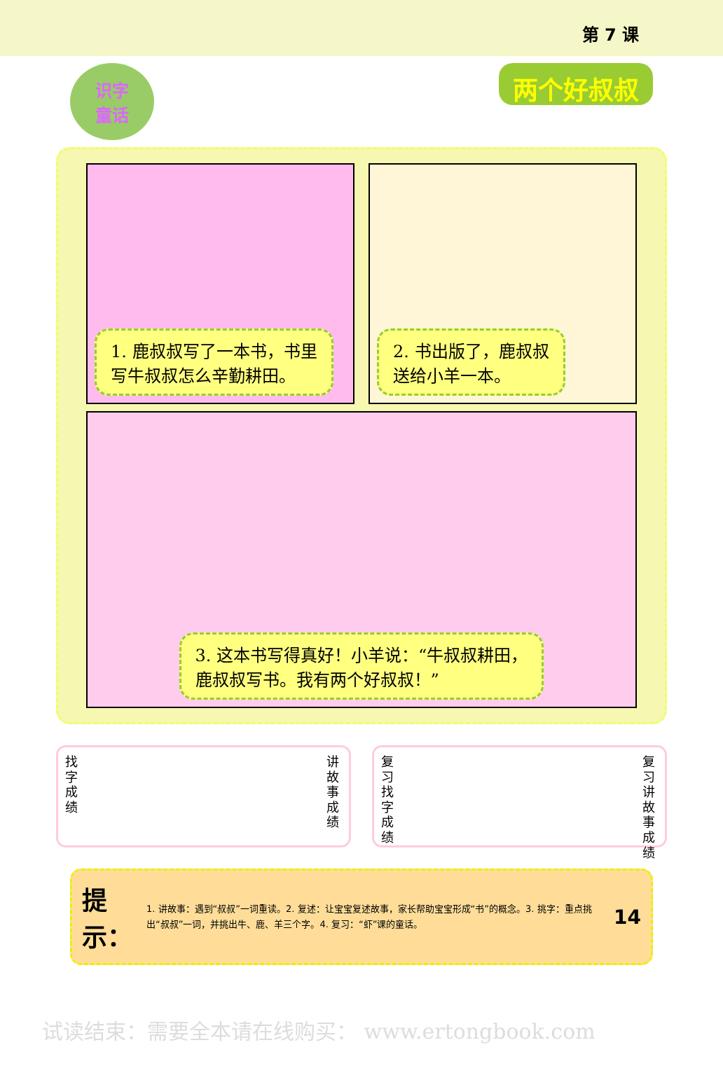第 7 课
识字
童话
两个好叔叔
1. 鹿叔叔写了一本书，书里
写牛叔叔怎么辛勤耕田。
2. 书出版了，鹿叔叔
送给小羊一本。
3. 这本书写得真好！小羊说：“牛叔叔耕田，
鹿叔叔写书。我有两个好叔叔！”
找字成绩
讲故事成绩
复习 找字成绩
复习 讲故事成绩
提示：
1. 讲故事：遇到“叔叔”一词重读。2. 复述：让宝宝复述故事，家长帮助宝宝形成“书”的概念。3. 挑字：重点挑出“叔叔”一词，并挑出牛、鹿、羊三个字。4. 复习：“虾”课的童话。
14
试读结束：需要全本请在线购买： www.ertongbook.com